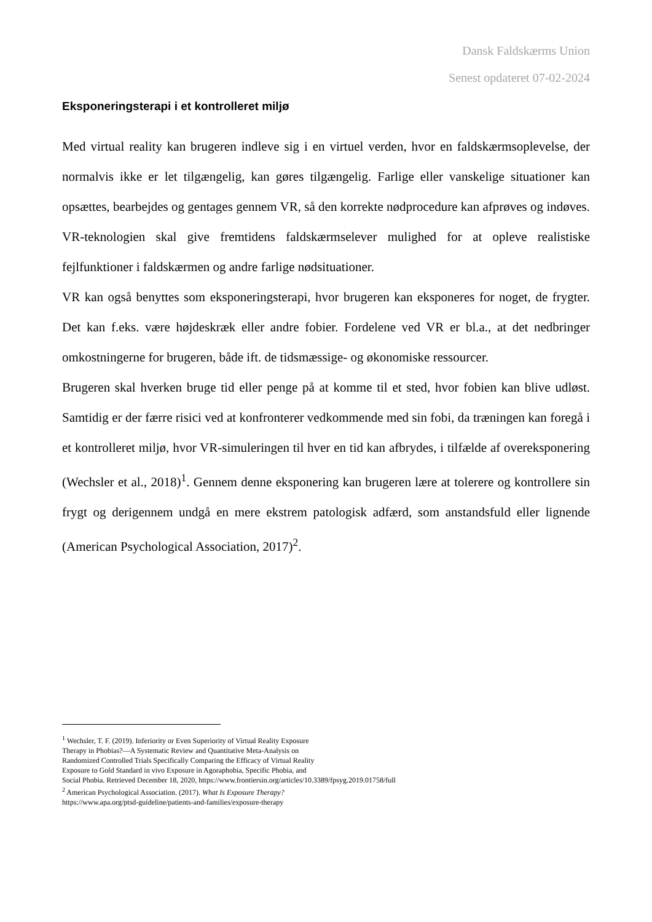Dansk Faldskærms Union
Senest opdateret 07-02-2024
Eksponeringsterapi i et kontrolleret miljø
Med virtual reality kan brugeren indleve sig i en virtuel verden, hvor en faldskærmsoplevelse, der normalvis ikke er let tilgængelig, kan gøres tilgængelig. Farlige eller vanskelige situationer kan opsættes, bearbejdes og gentages gennem VR, så den korrekte nødprocedure kan afprøves og indøves. VR-teknologien skal give fremtidens faldskærmselever mulighed for at opleve realistiske fejlfunktioner i faldskærmen og andre farlige nødsituationer.
VR kan også benyttes som eksponeringsterapi, hvor brugeren kan eksponeres for noget, de frygter. Det kan f.eks. være højdeskræk eller andre fobier. Fordelene ved VR er bl.a., at det nedbringer omkostningerne for brugeren, både ift. de tidsmæssige- og økonomiske ressourcer.
Brugeren skal hverken bruge tid eller penge på at komme til et sted, hvor fobien kan blive udløst. Samtidig er der færre risici ved at konfronterer vedkommende med sin fobi, da træningen kan foregå i et kontrolleret miljø, hvor VR-simuleringen til hver en tid kan afbrydes, i tilfælde af overeksponering (Wechsler et al., 2018)<sup>1</sup>. Gennem denne eksponering kan brugeren lære at tolerere og kontrollere sin frygt og derigennem undgå en mere ekstrem patologisk adfærd, som anstandsfuld eller lignende (American Psychological Association, 2017)<sup>2</sup>.
<sup>1</sup> Wechsler, T. F. (2019). Inferiority or Even Superiority of Virtual Reality Exposure
Therapy in Phobias?—A Systematic Review and Quantitative Meta-Analysis on
Randomized Controlled Trials Specifically Comparing the Efficacy of Virtual Reality
Exposure to Gold Standard in vivo Exposure in Agoraphobia, Specific Phobia, and
Social Phobia. Retrieved December 18, 2020, https://www.frontiersin.org/articles/10.3389/fpsyg.2019.01758/full
<sup>2</sup> American Psychological Association. (2017). What Is Exposure Therapy?
https://www.apa.org/ptsd-guideline/patients-and-families/exposure-therapy